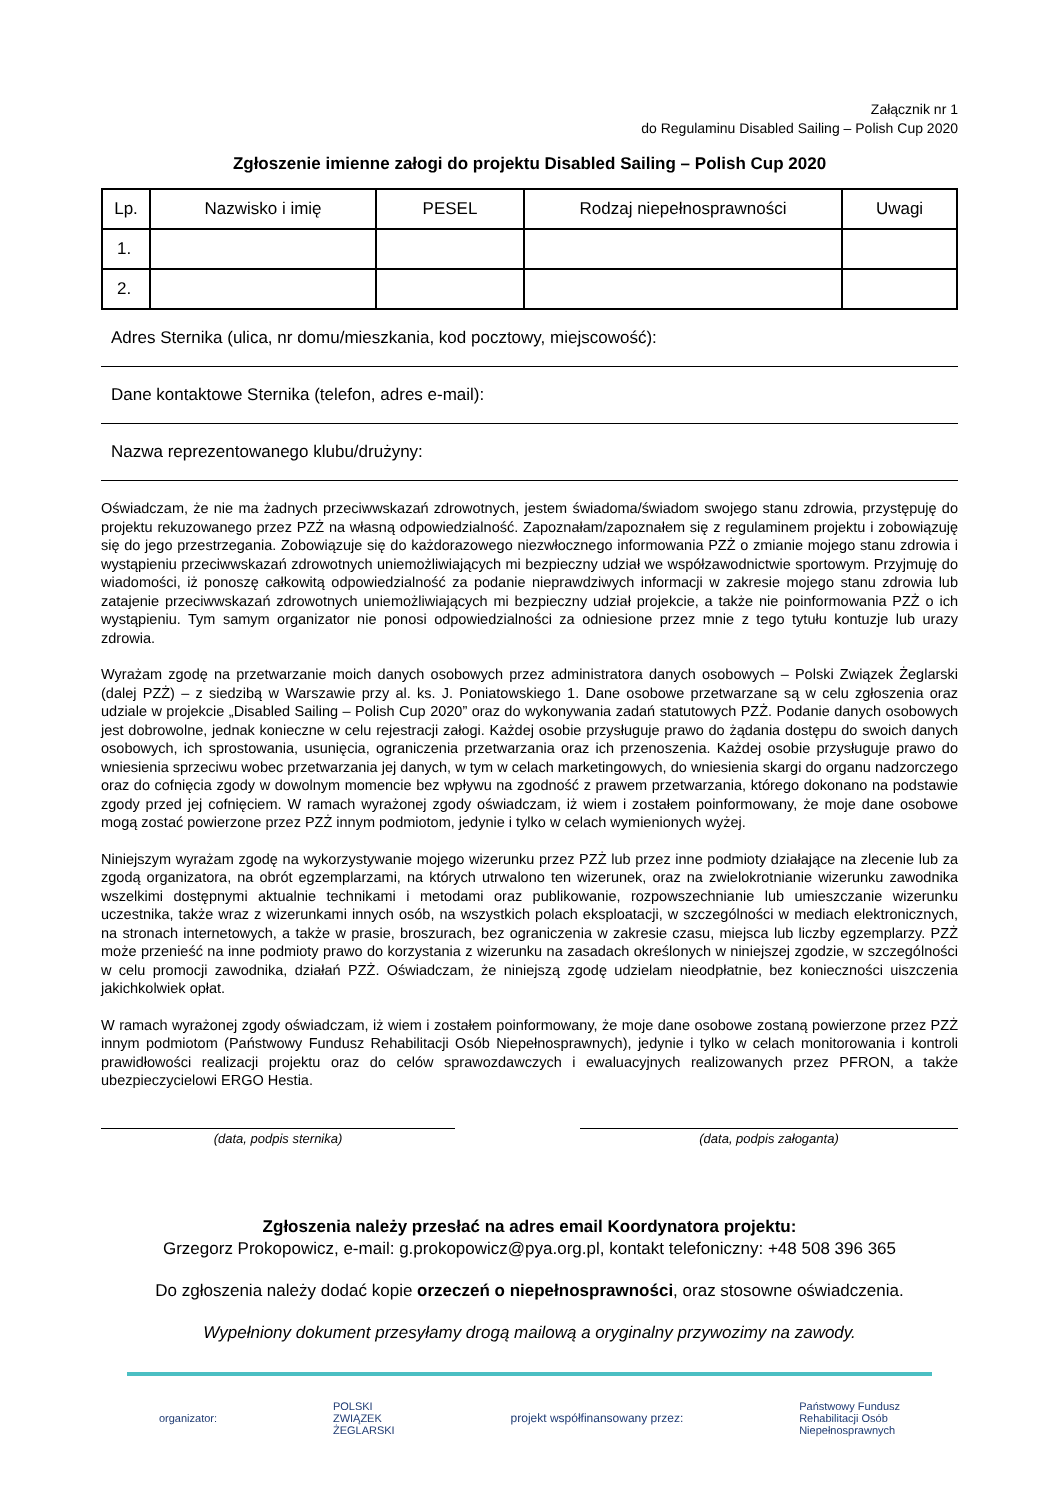Załącznik nr 1
do Regulaminu Disabled Sailing – Polish Cup 2020
Zgłoszenie imienne załogi do projektu Disabled Sailing – Polish Cup 2020
| Lp. | Nazwisko i imię | PESEL | Rodzaj niepełnosprawności | Uwagi |
| --- | --- | --- | --- | --- |
| 1. | | | | |
| 2. | | | | |
Adres Sternika (ulica, nr domu/mieszkania, kod pocztowy, miejscowość):
Dane kontaktowe Sternika (telefon, adres e-mail):
Nazwa reprezentowanego klubu/drużyny:
Oświadczam, że nie ma żadnych przeciwwskazań zdrowotnych, jestem świadoma/świadom swojego stanu zdrowia, przystępuję do projektu rekuzowanego przez PZŻ na własną odpowiedzialność. Zapoznałam/zapoznałem się z regulaminem projektu i zobowiązuję się do jego przestrzegania. Zobowiązuje się do każdorazowego niezwłocznego informowania PZŻ o zmianie mojego stanu zdrowia i wystąpieniu przeciwwskazań zdrowotnych uniemożliwiających mi bezpieczny udział we współzawodnictwie sportowym. Przyjmuję do wiadomości, iż ponoszę całkowitą odpowiedzialność za podanie nieprawdziwych informacji w zakresie mojego stanu zdrowia lub zatajenie przeciwwskazań zdrowotnych uniemożliwiających mi bezpieczny udział projekcie, a także nie poinformowania PZŻ o ich wystąpieniu. Tym samym organizator nie ponosi odpowiedzialności za odniesione przez mnie z tego tytułu kontuzje lub urazy zdrowia.
Wyrażam zgodę na przetwarzanie moich danych osobowych przez administratora danych osobowych – Polski Związek Żeglarski (dalej PZŻ) – z siedzibą w Warszawie przy al. ks. J. Poniatowskiego 1. Dane osobowe przetwarzane są w celu zgłoszenia oraz udziale w projekcie „Disabled Sailing – Polish Cup 2020” oraz do wykonywania zadań statutowych PZŻ. Podanie danych osobowych jest dobrowolne, jednak konieczne w celu rejestracji załogi. Każdej osobie przysługuje prawo do żądania dostępu do swoich danych osobowych, ich sprostowania, usunięcia, ograniczenia przetwarzania oraz ich przenoszenia. Każdej osobie przysługuje prawo do wniesienia sprzeciwu wobec przetwarzania jej danych, w tym w celach marketingowych, do wniesienia skargi do organu nadzorczego oraz do cofnięcia zgody w dowolnym momencie bez wpływu na zgodność z prawem przetwarzania, którego dokonano na podstawie zgody przed jej cofnięciem. W ramach wyrażonej zgody oświadczam, iż wiem i zostałem poinformowany, że moje dane osobowe mogą zostać powierzone przez PZŻ innym podmiotom, jedynie i tylko w celach wymienionych wyżej.
Niniejszym wyrażam zgodę na wykorzystywanie mojego wizerunku przez PZŻ lub przez inne podmioty działające na zlecenie lub za zgodą organizatora, na obrót egzemplarzami, na których utrwalono ten wizerunek, oraz na zwielokrotnianie wizerunku zawodnika wszelkimi dostępnymi aktualnie technikami i metodami oraz publikowanie, rozpowszechnianie lub umieszczanie wizerunku uczestnika, także wraz z wizerunkami innych osób, na wszystkich polach eksploatacji, w szczególności w mediach elektronicznych, na stronach internetowych, a także w prasie, broszurach, bez ograniczenia w zakresie czasu, miejsca lub liczby egzemplarzy. PZŻ może przenieść na inne podmioty prawo do korzystania z wizerunku na zasadach określonych w niniejszej zgodzie, w szczególności w celu promocji zawodnika, działań PZŻ. Oświadczam, że niniejszą zgodę udzielam nieodpłatnie, bez konieczności uiszczenia jakichkolwiek opłat.
W ramach wyrażonej zgody oświadczam, iż wiem i zostałem poinformowany, że moje dane osobowe zostaną powierzone przez PZŻ innym podmiotom (Państwowy Fundusz Rehabilitacji Osób Niepełnosprawnych), jedynie i tylko w celach monitorowania i kontroli prawidłowości realizacji projektu oraz do celów sprawozdawczych i ewaluacyjnych realizowanych przez PFRON, a także ubezpieczycielowi ERGO Hestia.
(data, podpis sternika) (data, podpis załoganta)
Zgłoszenia należy przesłać na adres email Koordynatora projektu:
Grzegorz Prokopowicz, e-mail: g.prokopowicz@pya.org.pl, kontakt telefoniczny: +48 508 396 365
Do zgłoszenia należy dodać kopie orzeczeń o niepełnosprawności, oraz stosowne oświadczenia.
Wypełniony dokument przesyłamy drogą mailową a oryginalny przywozimy na zawody.
organizator: POLSKI
ZWIĄZEK
ŻEGLARSKI projekt współfinansowany przez: Państwowy Fundusz
Rehabilitacji Osób
Niepełnosprawnych